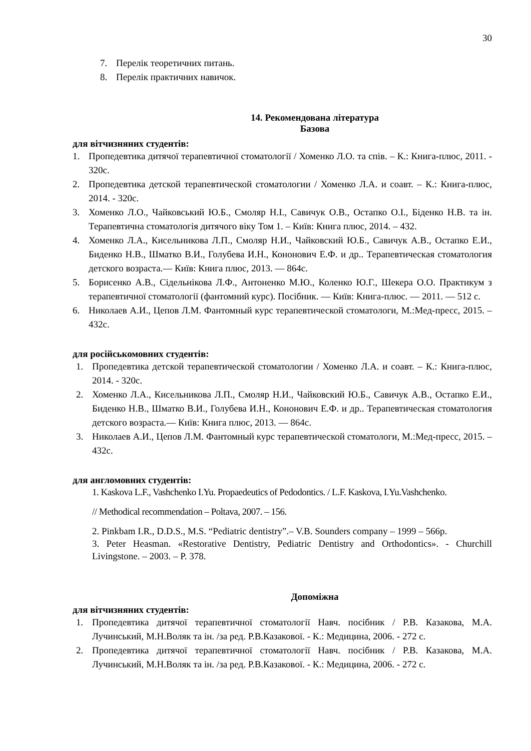30
7. Перелік теоретичних питань.
8. Перелік практичних навичок.
14. Рекомендована література
Базова
для вітчизняних студентів:
1. Пропедевтика дитячої терапевтичної стоматології / Хоменко Л.О. та спів. – К.: Книга-плюс, 2011. - 320с.
2. Пропедевтика детской терапевтической стоматологии / Хоменко Л.А. и соавт. – К.: Книга-плюс, 2014. - 320с.
3. Хоменко Л.О., Чайковський Ю.Б., Смоляр Н.І., Савичук О.В., Остапко О.І., Біденко Н.В. та ін. Терапевтична стоматологія дитячого віку Том 1. – Київ: Книга плюс, 2014. – 432.
4. Хоменко Л.А., Кисельникова Л.П., Смоляр Н.И., Чайковский Ю.Б., Савичук А.В., Остапко Е.И., Биденко Н.В., Шматко В.И., Голубева И.Н., Кононович Е.Ф. и др.. Терапевтическая стоматология детского возраста.— Київ: Книга плюс, 2013. — 864с.
5. Борисенко А.В., Сідельнікова Л.Ф., Антоненко М.Ю., Коленко Ю.Г., Шекера О.О. Практикум з терапевтичної стоматології (фантомний курс). Посібник. — Київ: Книга-плюс. — 2011. — 512 с.
6. Николаев А.И., Цепов Л.М. Фантомный курс терапевтической стоматологи, М.:Мед-пресс, 2015. – 432с.
для російськомовних студентів:
1. Пропедевтика детской терапевтической стоматологии / Хоменко Л.А. и соавт. – К.: Книга-плюс, 2014. - 320с.
2. Хоменко Л.А., Кисельникова Л.П., Смоляр Н.И., Чайковский Ю.Б., Савичук А.В., Остапко Е.И., Биденко Н.В., Шматко В.И., Голубева И.Н., Кононович Е.Ф. и др.. Терапевтическая стоматология детского возраста.— Київ: Книга плюс, 2013. — 864с.
3. Николаев А.И., Цепов Л.М. Фантомный курс терапевтической стоматологи, М.:Мед-пресс, 2015. – 432с.
для англомовних студентів:
1. Kaskova L.F., Vashchenko I.Yu. Propaedeutics of Pedodontics. / L.F. Kaskova, I.Yu.Vashchenko.
// Methodical recommendation – Poltava, 2007. – 156.
2. Pinkbam I.R., D.D.S., M.S. “Pediatric dentistry”.– V.B. Sounders company – 1999 – 566p.
3. Peter Heasman. «Restorative Dentistry, Pediatric Dentistry and Orthodontics». - Churchill Livingstone. – 2003. – P. 378.
Допоміжна
для вітчизняних студентів:
1. Пропедевтика дитячої терапевтичної стоматології Навч. посібник / Р.В. Казакова, М.А. Лучинський, М.Н.Воляк та ін. /за ред. Р.В.Казакової. - К.: Медицина, 2006. - 272 с.
2. Пропедевтика дитячої терапевтичної стоматології Навч. посібник / Р.В. Казакова, М.А. Лучинський, М.Н.Воляк та ін. /за ред. Р.В.Казакової. - К.: Медицина, 2006. - 272 с.